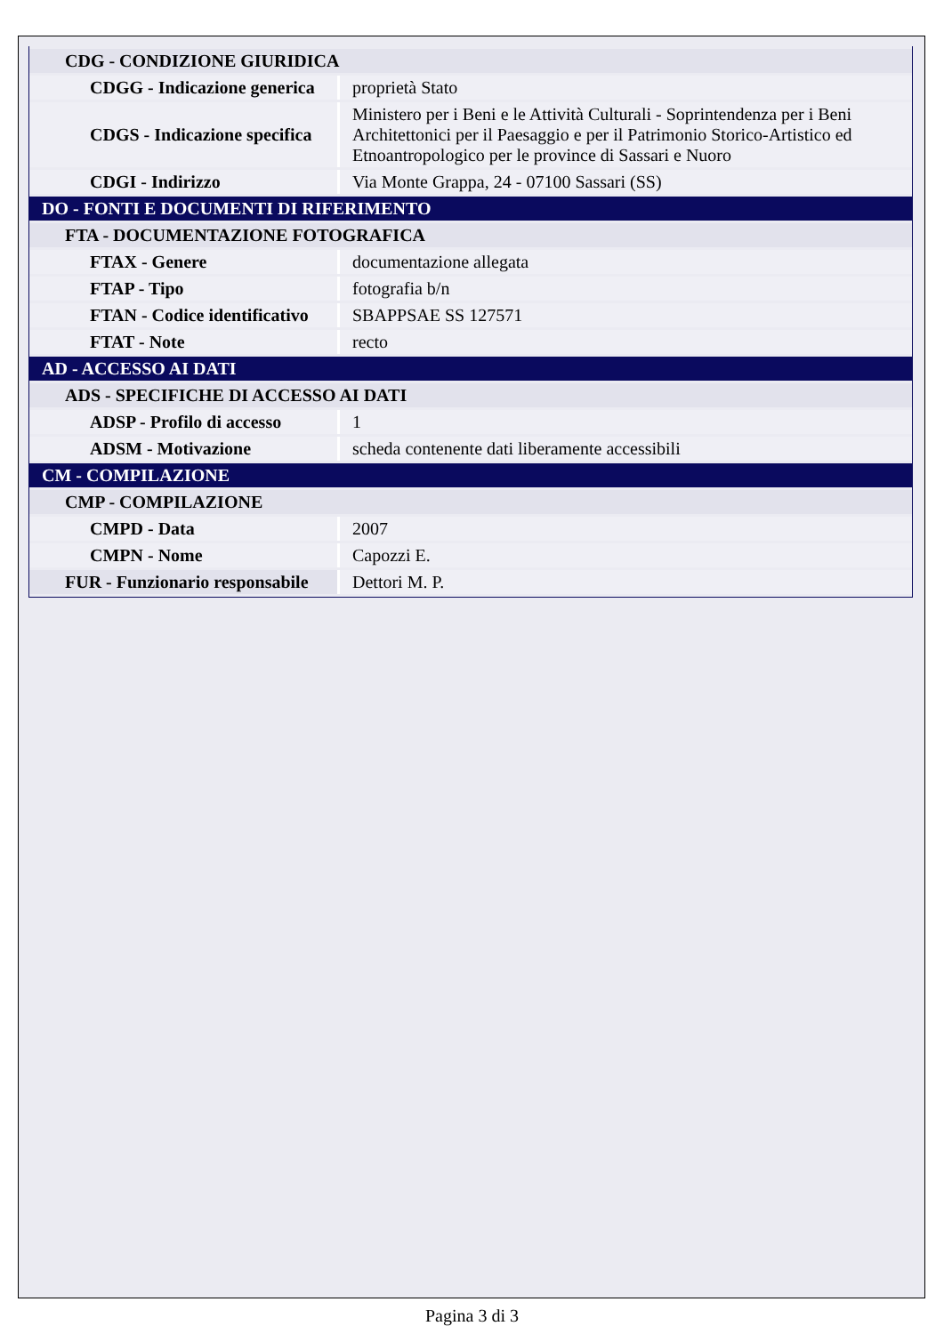| CDG - CONDIZIONE GIURIDICA | |
| CDGG - Indicazione generica | proprietà Stato |
| CDGS - Indicazione specifica | Ministero per i Beni e le Attività Culturali - Soprintendenza per i Beni Architettonici per il Paesaggio e per il Patrimonio Storico-Artistico ed Etnoantropologico per le province di Sassari e Nuoro |
| CDGI - Indirizzo | Via Monte Grappa, 24 - 07100 Sassari (SS) |
| DO - FONTI E DOCUMENTI DI RIFERIMENTO | |
| FTA - DOCUMENTAZIONE FOTOGRAFICA | |
| FTAX - Genere | documentazione allegata |
| FTAP - Tipo | fotografia b/n |
| FTAN - Codice identificativo | SBAPPSAE SS 127571 |
| FTAT - Note | recto |
| AD - ACCESSO AI DATI | |
| ADS - SPECIFICHE DI ACCESSO AI DATI | |
| ADSP - Profilo di accesso | 1 |
| ADSM - Motivazione | scheda contenente dati liberamente accessibili |
| CM - COMPILAZIONE | |
| CMP - COMPILAZIONE | |
| CMPD - Data | 2007 |
| CMPN - Nome | Capozzi E. |
| FUR - Funzionario responsabile | Dettori M. P. |
Pagina 3 di 3